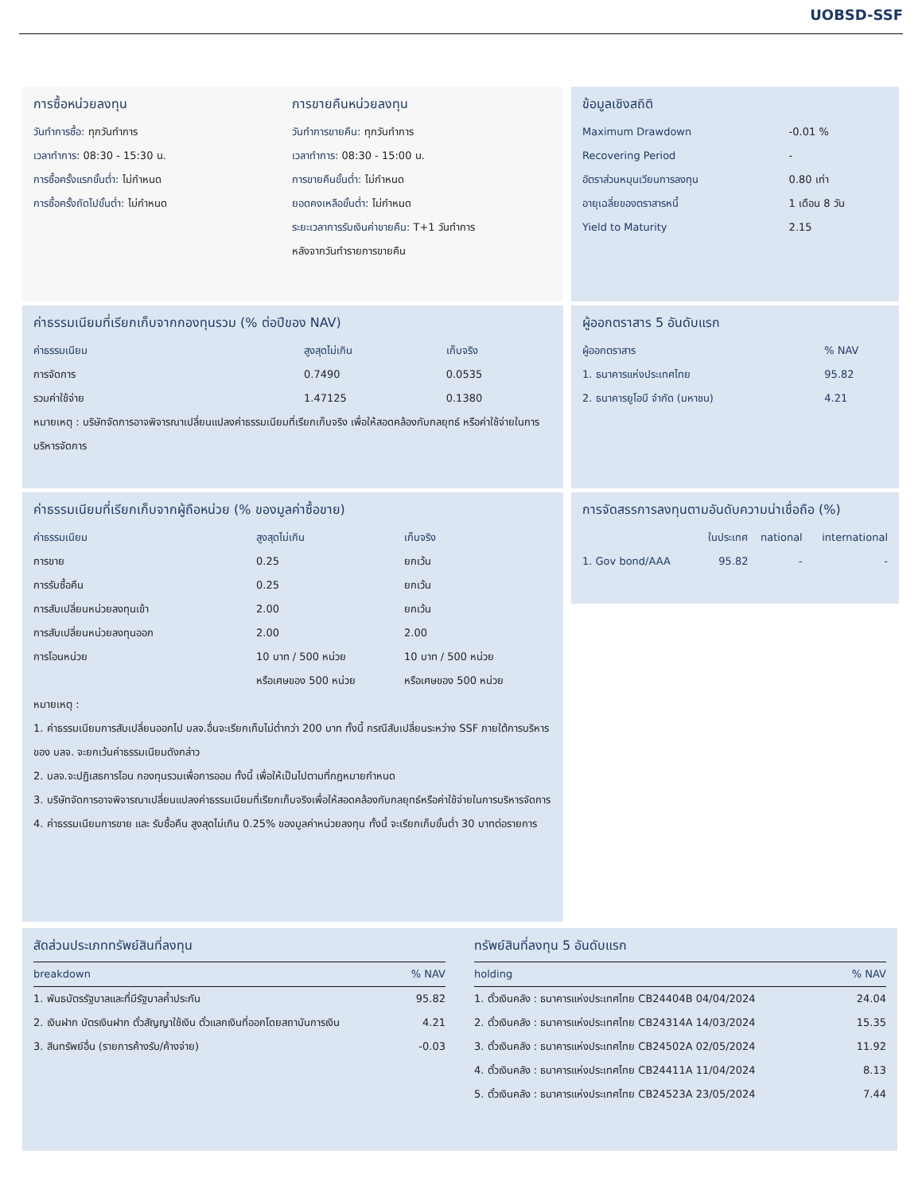UOBSD-SSF
การซื้อหน่วยลงทุน
วันทำการซื้อ: ทุกวันทำการ
เวลาทำการ: 08:30 - 15:30 น.
การซื้อครั้งแรกขั้นต่ำ: ไม่กำหนด
การซื้อครั้งถัดไปขั้นต่ำ: ไม่กำหนด
การขายคืนหน่วยลงทุน
วันทำการขายคืน: ทุกวันทำการ
เวลาทำการ: 08:30 - 15:00 น.
การขายคืนขั้นต่ำ: ไม่กำหนด
ยอดคงเหลือขั้นต่ำ: ไม่กำหนด
ระยะเวลาการรับเงินค่าขายคืน: T+1 วันทำการ
หลังจากวันทำรายการขายคืน
ข้อมูลเชิงสถิติ
| Maximum Drawdown | -0.01 % |
| Recovering Period | - |
| อัตราส่วนหมุนเวียนการลงทุน | 0.80 เท่า |
| อายุเฉลี่ยของตราสารหนี้ | 1 เดือน 8 วัน |
| Yield to Maturity | 2.15 |
ค่าธรรมเนียมที่เรียกเก็บจากกองทุนรวม (% ต่อปีของ NAV)
| ค่าธรรมเนียม | สูงสุดไม่เกิน | เก็บจริง |
| --- | --- | --- |
| การจัดการ | 0.7490 | 0.0535 |
| รวมค่าใช้จ่าย | 1.47125 | 0.1380 |
หมายเหตุ : บริษัทจัดการอาจพิจารณาเปลี่ยนแปลงค่าธรรมเนียมที่เรียกเก็บจริง เพื่อให้สอดคล้องกับกลยุทธ์ หรือค่าใช้จ่ายในการบริหารจัดการ
ผู้ออกตราสาร 5 อันดับแรก
| ผู้ออกตราสาร | % NAV |
| --- | --- |
| 1. ธนาคารแห่งประเทศไทย | 95.82 |
| 2. ธนาคารยูโอบี จำกัด (มหาชน) | 4.21 |
ค่าธรรมเนียมที่เรียกเก็บจากผู้ถือหน่วย (% ของมูลค่าซื้อขาย)
| ค่าธรรมเนียม | สูงสุดไม่เกิน | เก็บจริง |
| --- | --- | --- |
| การขาย | 0.25 | ยกเว้น |
| การรับซื้อคืน | 0.25 | ยกเว้น |
| การสับเปลี่ยนหน่วยลงทุนเข้า | 2.00 | ยกเว้น |
| การสับเปลี่ยนหน่วยลงทุนออก | 2.00 | 2.00 |
| การโอนหน่วย | 10 บาท / 500 หน่วย หรือเศษของ 500 หน่วย | 10 บาท / 500 หน่วย หรือเศษของ 500 หน่วย |
หมายเหตุ :
1. ค่าธรรมเนียมการสับเปลี่ยนออกไป บลจ.อื่นจะเรียกเก็บไม่ต่ำกว่า 200 บาท ทั้งนี้ กรณีสับเปลี่ยนระหว่าง SSF ภายใต้การบริหารของ บลจ. จะยกเว้นค่าธรรมเนียมดังกล่าว
2. บลจ.จะปฏิเสธการโอน กองทุนรวมเพื่อการออม ทั้งนี้ เพื่อให้เป็นไปตามที่กฎหมายกำหนด
3. บริษัทจัดการอาจพิจารณาเปลี่ยนแปลงค่าธรรมเนียมที่เรียกเก็บจริงเพื่อให้สอดคล้องกับกลยุทธ์หรือค่าใช้จ่ายในการบริหารจัดการ
4. ค่าธรรมเนียมการขาย และ รับซื้อคืน สูงสุดไม่เกิน 0.25% ของมูลค่าหน่วยลงทุน ทั้งนี้ จะเรียกเก็บขั้นต่ำ 30 บาทต่อรายการ
การจัดสรรการลงทุนตามอันดับความน่าเชื่อถือ (%)
| | ในประเทศ | national | international |
| --- | --- | --- | --- |
| 1. Gov bond/AAA | 95.82 | - | - |
สัดส่วนประเภททรัพย์สินที่ลงทุน
| breakdown | % NAV |
| --- | --- |
| 1. พันธบัตรรัฐบาลและที่มีรัฐบาลค้ำประกัน | 95.82 |
| 2. เงินฝาก บัตรเงินฝาก ตั๋วสัญญาใช้เงิน ตั๋วแลกเงินที่ออกโดยสถาบันการเงิน | 4.21 |
| 3. สินทรัพย์อื่น (รายการค้างรับ/ค้างจ่าย) | -0.03 |
ทรัพย์สินที่ลงทุน 5 อันดับแรก
| holding | % NAV |
| --- | --- |
| 1. ตั๋วเงินคลัง : ธนาคารแห่งประเทศไทย CB24404B 04/04/2024 | 24.04 |
| 2. ตั๋วเงินคลัง : ธนาคารแห่งประเทศไทย CB24314A 14/03/2024 | 15.35 |
| 3. ตั๋วเงินคลัง : ธนาคารแห่งประเทศไทย CB24502A 02/05/2024 | 11.92 |
| 4. ตั๋วเงินคลัง : ธนาคารแห่งประเทศไทย CB24411A 11/04/2024 | 8.13 |
| 5. ตั๋วเงินคลัง : ธนาคารแห่งประเทศไทย CB24523A 23/05/2024 | 7.44 |